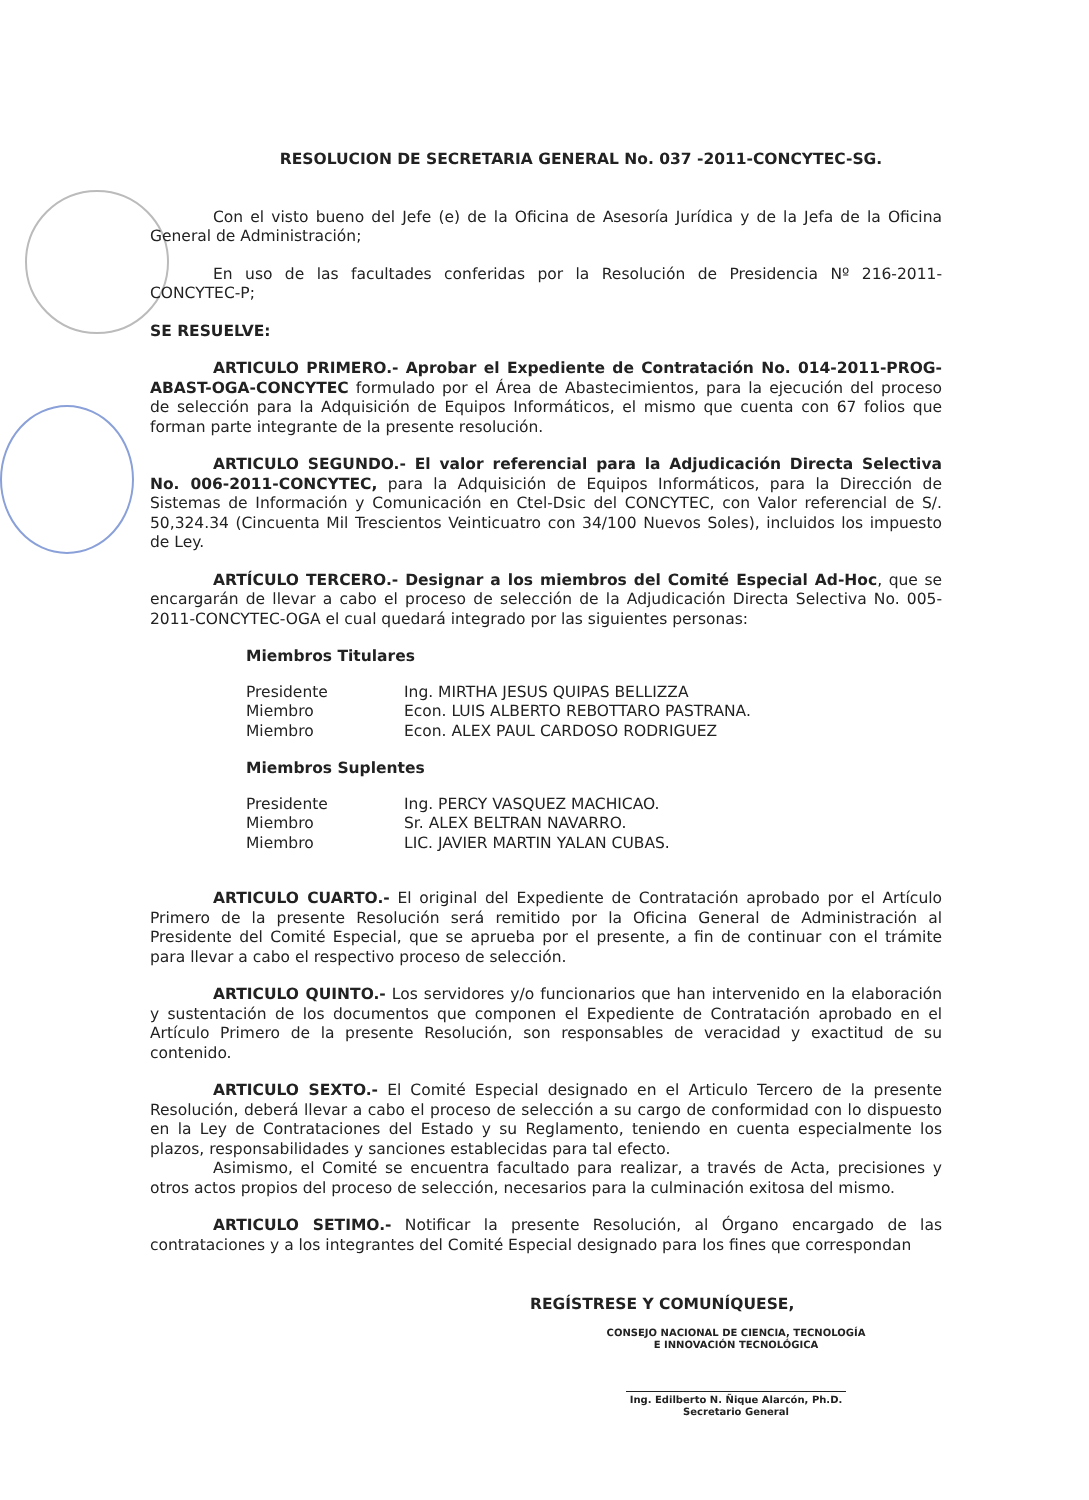RESOLUCION DE SECRETARIA GENERAL No. 037 -2011-CONCYTEC-SG.
Con el visto bueno del Jefe (e) de la Oficina de Asesoría Jurídica y de la Jefa de la Oficina General de Administración;
En uso de las facultades conferidas por la Resolución de Presidencia Nº 216-2011-CONCYTEC-P;
SE RESUELVE:
ARTICULO PRIMERO.- Aprobar el Expediente de Contratación No. 014-2011-PROG-ABAST-OGA-CONCYTEC formulado por el Área de Abastecimientos, para la ejecución del proceso de selección para la Adquisición de Equipos Informáticos, el mismo que cuenta con 67 folios que forman parte integrante de la presente resolución.
ARTICULO SEGUNDO.- El valor referencial para la Adjudicación Directa Selectiva No. 006-2011-CONCYTEC, para la Adquisición de Equipos Informáticos, para la Dirección de Sistemas de Información y Comunicación en Ctel-Dsic del CONCYTEC, con Valor referencial de S/. 50,324.34 (Cincuenta Mil Trescientos Veinticuatro con 34/100 Nuevos Soles), incluidos los impuesto de Ley.
ARTÍCULO TERCERO.- Designar a los miembros del Comité Especial Ad-Hoc, que se encargarán de llevar a cabo el proceso de selección de la Adjudicación Directa Selectiva No. 005-2011-CONCYTEC-OGA el cual quedará integrado por las siguientes personas:
Miembros Titulares
| Presidente | Ing. MIRTHA JESUS QUIPAS BELLIZZA |
| Miembro | Econ. LUIS ALBERTO REBOTTARO PASTRANA. |
| Miembro | Econ. ALEX PAUL CARDOSO RODRIGUEZ |
Miembros Suplentes
| Presidente | Ing. PERCY VASQUEZ MACHICAO. |
| Miembro | Sr. ALEX BELTRAN NAVARRO. |
| Miembro | LIC. JAVIER MARTIN YALAN CUBAS. |
ARTICULO CUARTO.- El original del Expediente de Contratación aprobado por el Artículo Primero de la presente Resolución será remitido por la Oficina General de Administración al Presidente del Comité Especial, que se aprueba por el presente, a fin de continuar con el trámite para llevar a cabo el respectivo proceso de selección.
ARTICULO QUINTO.- Los servidores y/o funcionarios que han intervenido en la elaboración y sustentación de los documentos que componen el Expediente de Contratación aprobado en el Artículo Primero de la presente Resolución, son responsables de veracidad y exactitud de su contenido.
ARTICULO SEXTO.- El Comité Especial designado en el Articulo Tercero de la presente Resolución, deberá llevar a cabo el proceso de selección a su cargo de conformidad con lo dispuesto en la Ley de Contrataciones del Estado y su Reglamento, teniendo en cuenta especialmente los plazos, responsabilidades y sanciones establecidas para tal efecto.
Asimismo, el Comité se encuentra facultado para realizar, a través de Acta, precisiones y otros actos propios del proceso de selección, necesarios para la culminación exitosa del mismo.
ARTICULO SETIMO.- Notificar la presente Resolución, al Órgano encargado de las contrataciones y a los integrantes del Comité Especial designado para los fines que correspondan
REGÍSTRESE Y COMUNÍQUESE,
CONSEJO NACIONAL DE CIENCIA, TECNOLOGÍA
E INNOVACIÓN TECNOLÓGICA
Ing. Edilberto N. Ñique Alarcón, Ph.D.
Secretario General